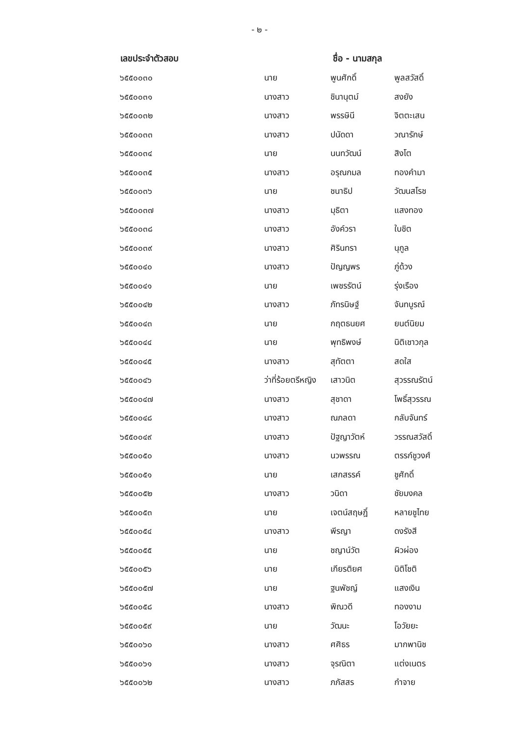- ๒ -
| เลขประจำตัวสอบ | ชื่อ - นามสกุล | | |
| --- | --- | --- | --- |
| ๖๕๕๐๐๓๐ | นาย | พูนศักดิ์ | พูลสวัสดิ์ |
| ๖๕๕๐๐๓๑ | นางสาว | ชินานุตม์ | สงยัง |
| ๖๕๕๐๐๓๒ | นางสาว | พรรษินี | จิตตะเสน |
| ๖๕๕๐๐๓๓ | นางสาว | ปนัดดา | วณารักษ์ |
| ๖๕๕๐๐๓๔ | นาย | นนทวัฒน์ | สิงโต |
| ๖๕๕๐๐๓๕ | นางสาว | อรุณกมล | ทองคำมา |
| ๖๕๕๐๐๓๖ | นาย | ชนาธิป | วัฒนสโรช |
| ๖๕๕๐๐๓๗ | นางสาว | มุธิตา | แสงทอง |
| ๖๕๕๐๐๓๘ | นางสาว | อังค์วรา | ใบชิต |
| ๖๕๕๐๐๓๙ | นางสาว | ศิรินทรา | นุกูล |
| ๖๕๕๐๐๔๐ | นางสาว | ปัญญพร | ภู่ด้วง |
| ๖๕๕๐๐๔๑ | นาย | เพชรรัตน์ | รุ่งเรือง |
| ๖๕๕๐๐๔๒ | นางสาว | ภัทรนิษฐ์ | จันทบูรณ์ |
| ๖๕๕๐๐๔๓ | นาย | กฤตธนยศ | ยนต์นิยม |
| ๖๕๕๐๐๔๔ | นาย | พุทธิพงษ์ | นิติเชาวกุล |
| ๖๕๕๐๐๔๕ | นางสาว | สุทัตตา | สดใส |
| ๖๕๕๐๐๔๖ | ว่าที่ร้อยตรีหญิง | เสาวนิต | สุวรรณรัตน์ |
| ๖๕๕๐๐๔๗ | นางสาว | สุชาดา | โพธิ์สุวรรณ |
| ๖๕๕๐๐๔๘ | นางสาว | ณภลดา | กลับจันทร์ |
| ๖๕๕๐๐๔๙ | นางสาว | ปัฐญาวัตห์ | วรรณสวัสดิ์ |
| ๖๕๕๐๐๕๐ | นางสาว | นวพรรณ | ตรรก์ชูวงศ์ |
| ๖๕๕๐๐๕๑ | นาย | เสกสรรค์ | ชูศักดิ์ |
| ๖๕๕๐๐๕๒ | นางสาว | วนิดา | ชัยมงคล |
| ๖๕๕๐๐๕๓ | นาย | เจตน์สฤษฎิ์ | หลายชูไทย |
| ๖๕๕๐๐๕๔ | นางสาว | พีรญา | ดงรังสี |
| ๖๕๕๐๐๕๕ | นาย | ชญาน์วัต | ผิวผ่อง |
| ๖๕๕๐๐๕๖ | นาย | เกียรติยศ | นิติโชติ |
| ๖๕๕๐๐๕๗ | นาย | ฐนพัชญ์ | แสงเงิน |
| ๖๕๕๐๐๕๘ | นางสาว | พิณวดี | ทองงาม |
| ๖๕๕๐๐๕๙ | นาย | วัฒนะ | โอวัยยะ |
| ๖๕๕๐๐๖๐ | นางสาว | ศศิธร | มากพานิช |
| ๖๕๕๐๐๖๑ | นางสาว | จุรณิตา | แต่งเนตร |
| ๖๕๕๐๐๖๒ | นางสาว | ภภัสสร | กำจาย |